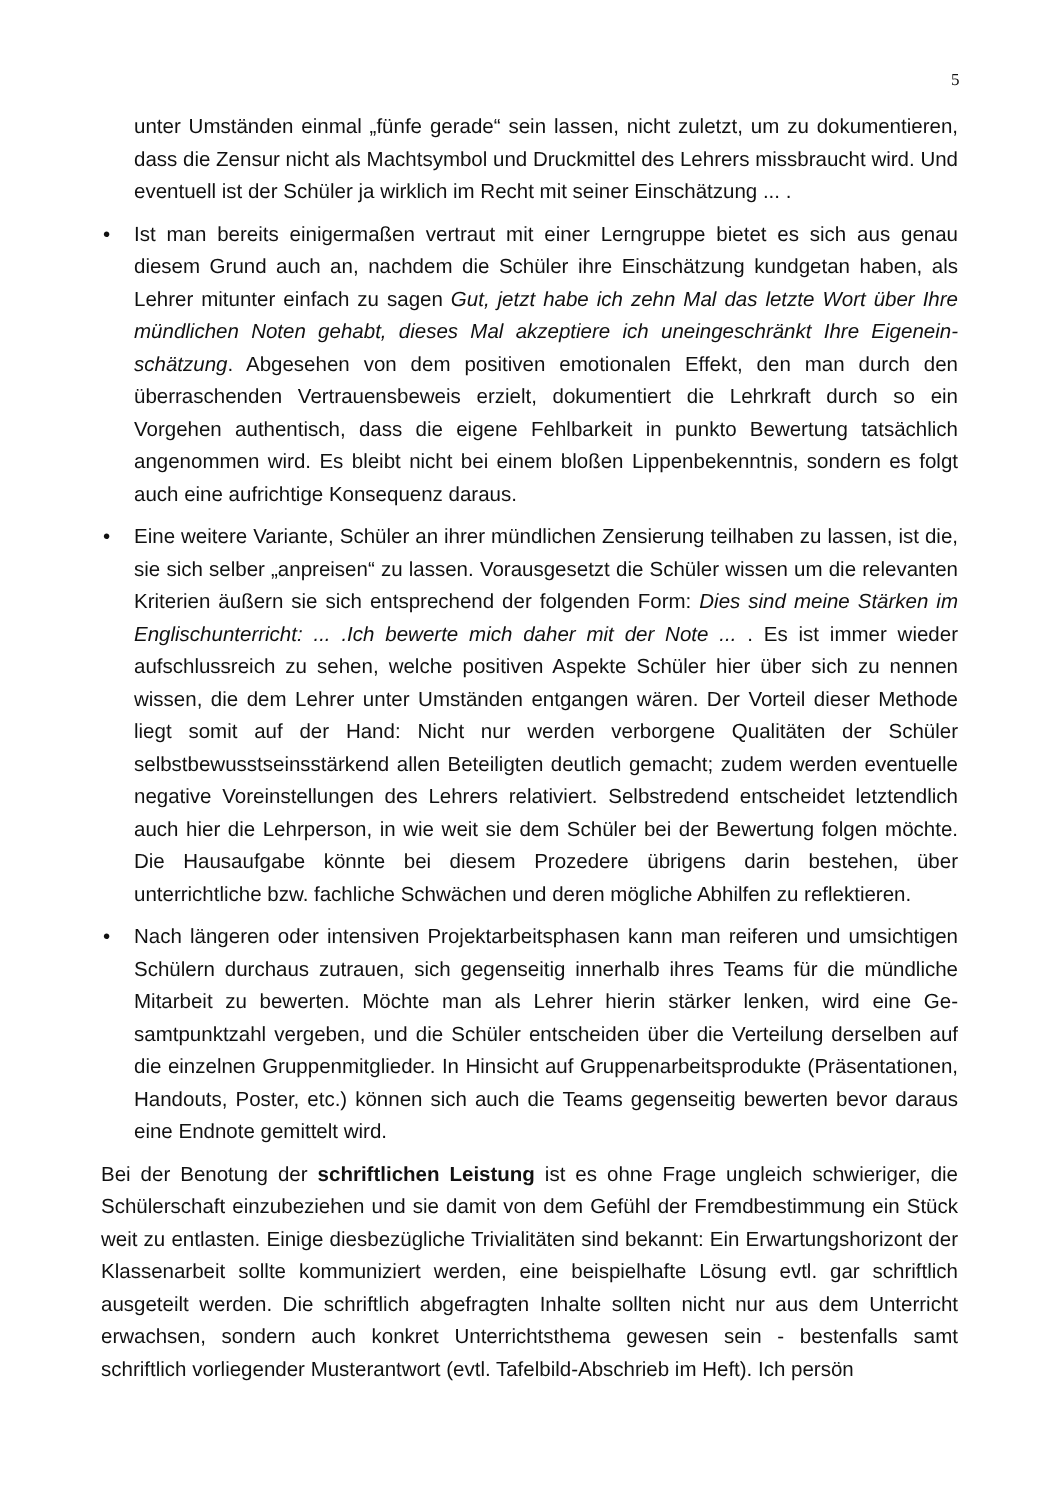5
unter Umständen einmal „fünfe gerade“ sein lassen, nicht zuletzt, um zu dokumentie­ren, dass die Zensur nicht als Machtsymbol und Druckmittel des Lehrers missbraucht wird. Und eventuell ist der Schüler ja wirklich im Recht mit seiner Einschätzung ... .
• Ist man bereits einigermaßen vertraut mit einer Lerngruppe bietet es sich aus genau diesem Grund auch an, nachdem die Schüler ihre Einschätzung kundgetan haben, als Lehrer mitunter einfach zu sagen Gut, jetzt habe ich zehn Mal das letzte Wort über Ihre mündlichen Noten gehabt, dieses Mal akzeptiere ich uneingeschränkt Ihre Eigenein­schätzung. Abgesehen von dem positiven emotionalen Effekt, den man durch den überraschenden Vertrauensbeweis erzielt, dokumentiert die Lehrkraft durch so ein Vorgehen authentisch, dass die eigene Fehlbarkeit in punkto Bewertung tatsächlich angenommen wird. Es bleibt nicht bei einem bloßen Lippenbekenntnis, sondern es folgt auch eine aufrichtige Konsequenz daraus.
• Eine weitere Variante, Schüler an ihrer mündlichen Zensierung teilhaben zu lassen, ist die, sie sich selber „anpreisen“ zu lassen. Vorausgesetzt die Schüler wissen um die relevanten Kriterien äußern sie sich entsprechend der folgenden Form: Dies sind mei­ne Stärken im Englischunterricht: ... .Ich bewerte mich daher mit der Note ... . Es ist immer wieder aufschlussreich zu sehen, welche positiven Aspekte Schüler hier über sich zu nennen wissen, die dem Lehrer unter Umständen entgangen wären. Der Vorteil dieser Methode liegt somit auf der Hand: Nicht nur werden verborgene Qualitäten der Schüler selbstbewusstseinsstärkend allen Beteiligten deutlich gemacht; zudem werden eventuelle negative Voreinstellungen des Lehrers relativiert. Selbstredend entscheidet letztendlich auch hier die Lehrperson, in wie weit sie dem Schüler bei der Bewertung folgen möchte. Die Hausaufgabe könnte bei diesem Prozedere übrigens darin beste­hen, über unterrichtliche bzw. fachliche Schwächen und deren mögliche Abhilfen zu reflektieren.
• Nach längeren oder intensiven Projektarbeitsphasen kann man reiferen und umsichti­gen Schülern durchaus zutrauen, sich gegenseitig innerhalb ihres Teams für die münd­liche Mitarbeit zu bewerten. Möchte man als Lehrer hierin stärker lenken, wird eine Ge­samtpunktzahl vergeben, und die Schüler entscheiden über die Verteilung derselben auf die einzelnen Gruppenmitglieder. In Hinsicht auf Gruppenarbeitsprodukte (Präsen­tationen, Handouts, Poster, etc.) können sich auch die Teams gegenseitig bewerten bevor daraus eine Endnote gemittelt wird.
Bei der Benotung der schriftlichen Leistung ist es ohne Frage ungleich schwieriger, die Schülerschaft einzubeziehen und sie damit von dem Gefühl der Fremdbestimmung ein Stück weit zu entlasten. Einige diesbezügliche Trivialitäten sind bekannt: Ein Erwartungs­horizont der Klassenarbeit sollte kommuniziert werden, eine beispielhafte Lösung evtl. gar schriftlich ausgeteilt werden. Die schriftlich abgefragten Inhalte sollten nicht nur aus dem Unterricht erwachsen, sondern auch konkret Unterrichtsthema gewesen sein - bestenfalls samt schriftlich vorliegender Musterantwort (evtl. Tafelbild-Abschrieb im Heft). Ich persön